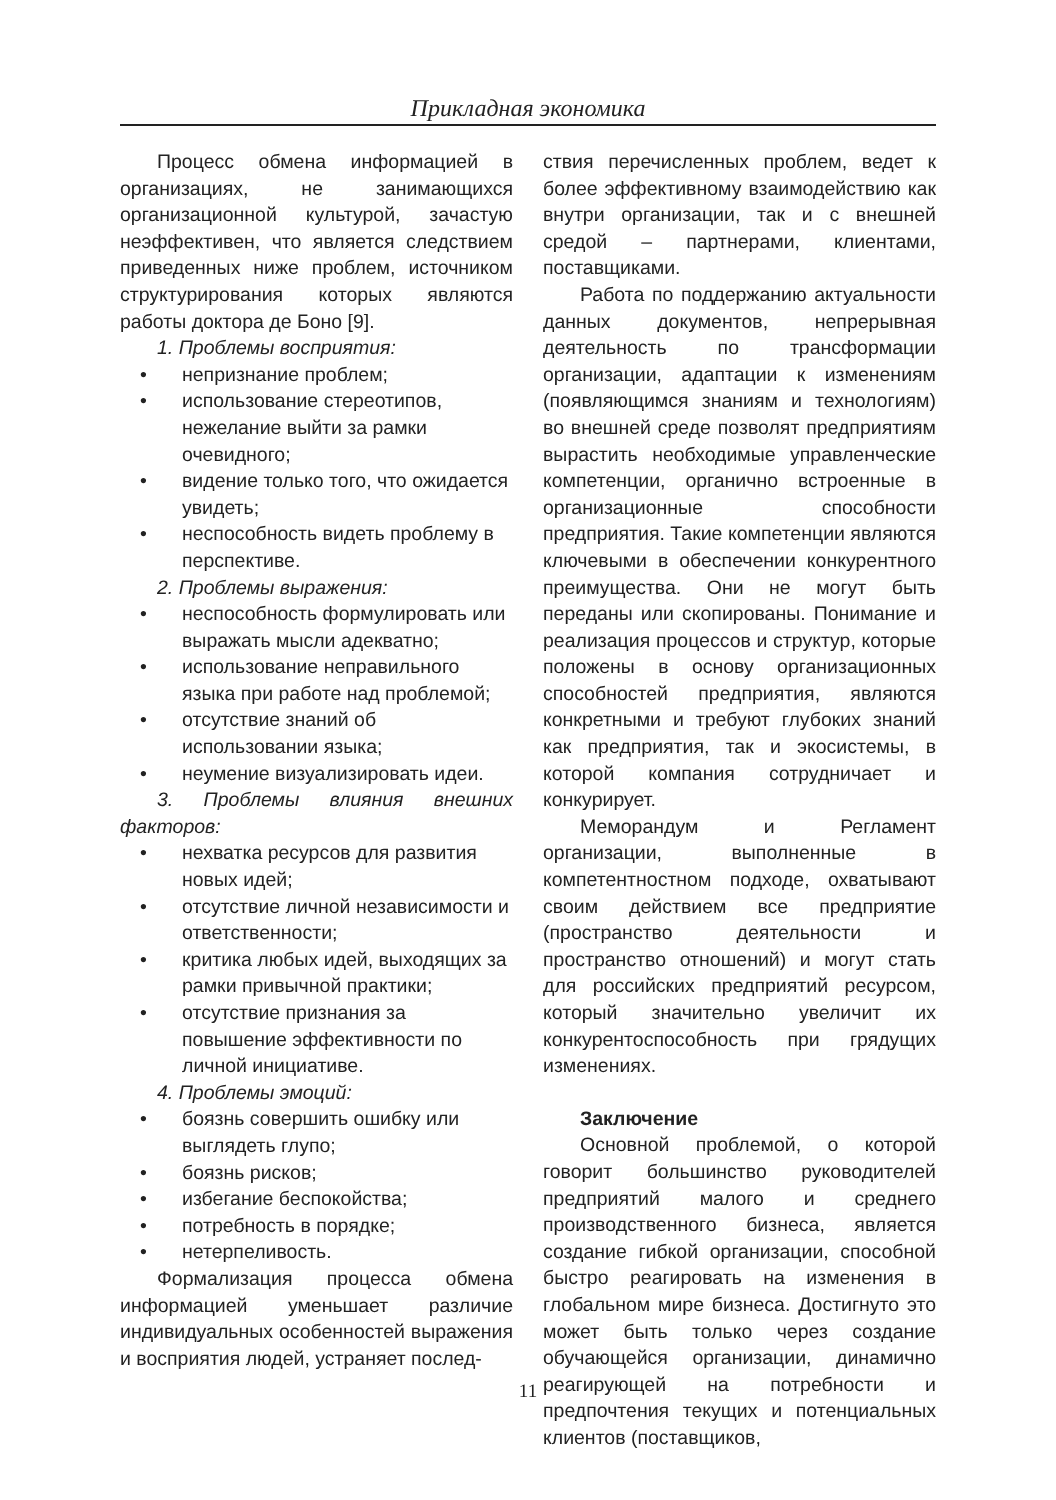Прикладная экономика
Процесс обмена информацией в организациях, не занимающихся организационной культурой, зачастую неэффективен, что является следствием приведенных ниже проблем, источником структурирования которых являются работы доктора де Боно [9].
1. Проблемы восприятия:
• непризнание проблем;
• использование стереотипов, нежелание выйти за рамки очевидного;
• видение только того, что ожидается увидеть;
• неспособность видеть проблему в перспективе.
2. Проблемы выражения:
• неспособность формулировать или выражать мысли адекватно;
• использование неправильного языка при работе над проблемой;
• отсутствие знаний об использовании языка;
• неумение визуализировать идеи.
3. Проблемы влияния внешних факторов:
• нехватка ресурсов для развития новых идей;
• отсутствие личной независимости и ответственности;
• критика любых идей, выходящих за рамки привычной практики;
• отсутствие признания за повышение эффективности по личной инициативе.
4. Проблемы эмоций:
• боязнь совершить ошибку или выглядеть глупо;
• боязнь рисков;
• избегание беспокойства;
• потребность в порядке;
• нетерпеливость.
Формализация процесса обмена информацией уменьшает различие индивидуальных особенностей выражения и восприятия людей, устраняет послед-
ствия перечисленных проблем, ведет к более эффективному взаимодействию как внутри организации, так и с внешней средой – партнерами, клиентами, поставщиками.
Работа по поддержанию актуальности данных документов, непрерывная деятельность по трансформации организации, адаптации к изменениям (появляющимся знаниям и технологиям) во внешней среде позволят предприятиям вырастить необходимые управленческие компетенции, органично встроенные в организационные способности предприятия. Такие компетенции являются ключевыми в обеспечении конкурентного преимущества. Они не могут быть переданы или скопированы. Понимание и реализация процессов и структур, которые положены в основу организационных способностей предприятия, являются конкретными и требуют глубоких знаний как предприятия, так и экосистемы, в которой компания сотрудничает и конкурирует.
Меморандум и Регламент организации, выполненные в компетентностном подходе, охватывают своим действием все предприятие (пространство деятельности и пространство отношений) и могут стать для российских предприятий ресурсом, который значительно увеличит их конкурентоспособность при грядущих изменениях.
Заключение
Основной проблемой, о которой говорит большинство руководителей предприятий малого и среднего производственного бизнеса, является создание гибкой организации, способной быстро реагировать на изменения в глобальном мире бизнеса. Достигнуто это может быть только через создание обучающейся организации, динамично реагирующей на потребности и предпочтения текущих и потенциальных клиентов (поставщиков,
11